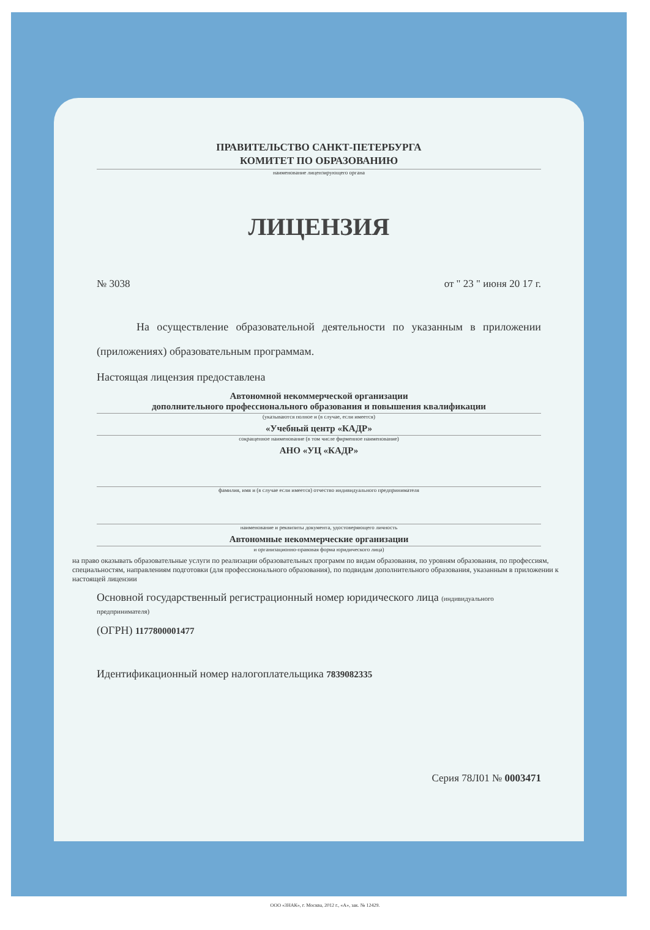ПРАВИТЕЛЬСТВО САНКТ-ПЕТЕРБУРГА
КОМИТЕТ ПО ОБРАЗОВАНИЮ
наименование лицензирующего органа
ЛИЦЕНЗИЯ
№ 3038 от " 23 " июня 20 17 г.
На осуществление образовательной деятельности по указанным в приложении (приложениях) образовательным программам.
Настоящая лицензия предоставлена
Автономной некоммерческой организации
дополнительного профессионального образования и повышения квалификации
(указываются полное и (в случае, если имеется)
«Учебный центр «КАДР»
сокращенное наименование (в том числе фирменное наименование)
АНО «УЦ «КАДР»
фамилия, имя и (в случае если имеется) отчество индивидуального предпринимателя
наименование и реквизиты документа, удостоверяющего личность
Автономные некоммерческие организации
и организационно-правовая форма юридического лица)
на право оказывать образовательные услуги по реализации образовательных программ по видам образования, по уровням образования, по профессиям, специальностям, направлениям подготовки (для профессионального образования), по подвидам дополнительного образования, указанным в приложении к настоящей лицензии
Основной государственный регистрационный номер юридического лица (индивидуального предпринимателя)
(ОГРН) 1177800001477
Идентификационный номер налогоплательщика 7839082335
Серия 78Л01 № 0003471
ООО «ЗНАК», г. Москва, 2012 г., «А», зак. № 12429.